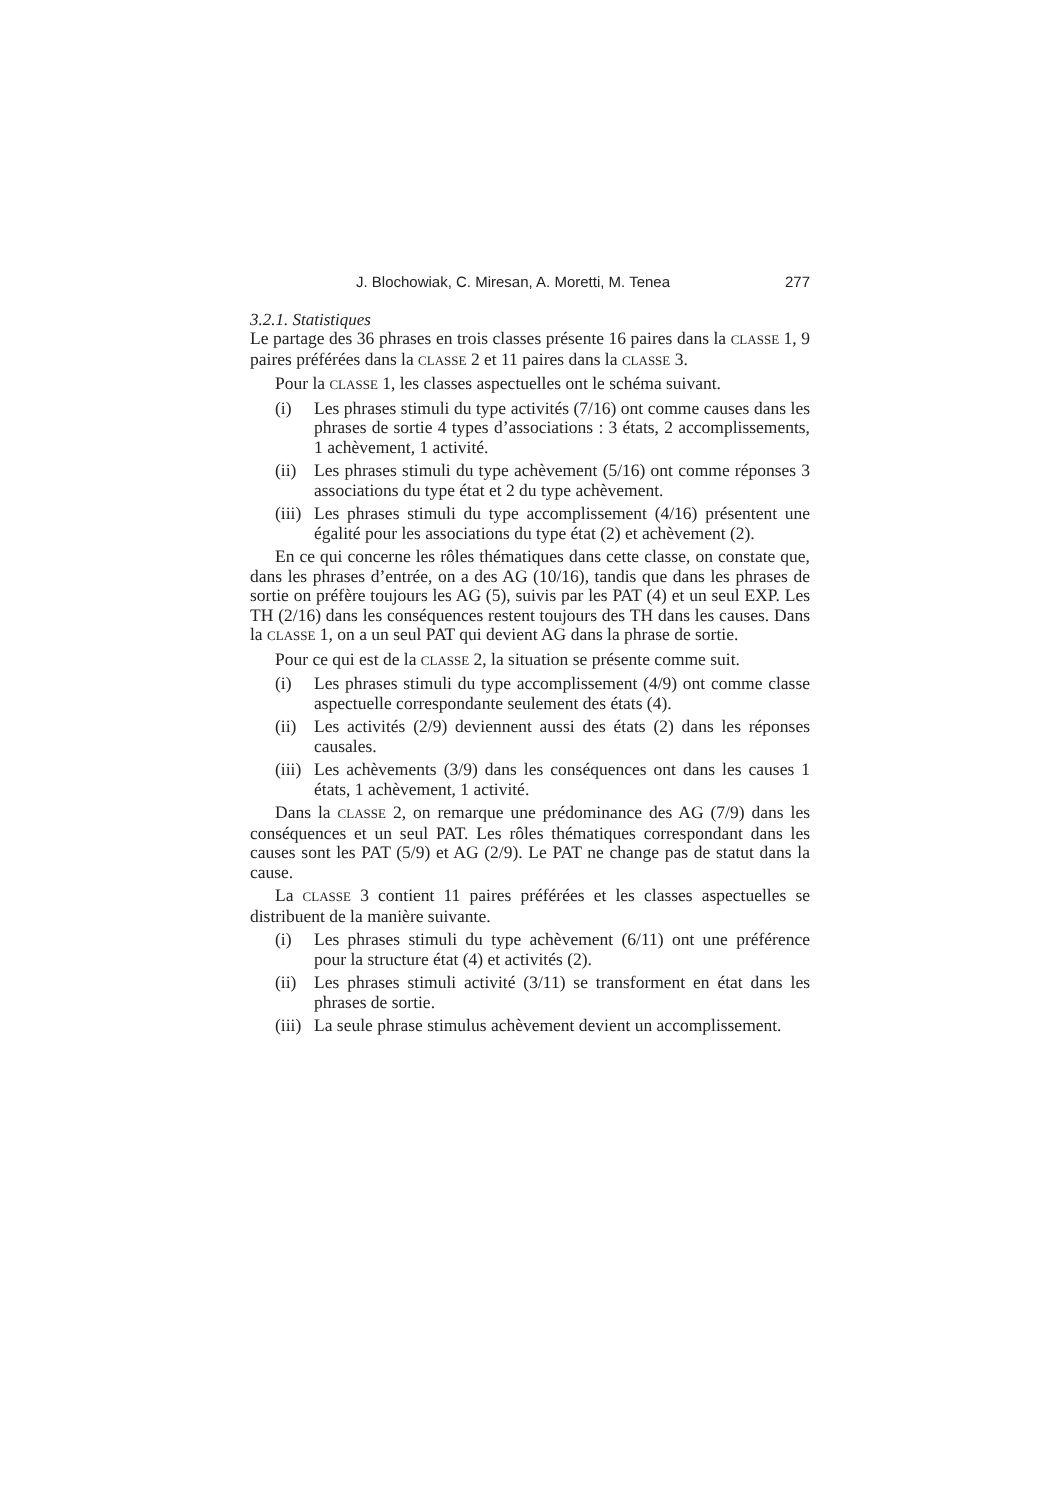J. Blochowiak, C. Miresan, A. Moretti, M. Tenea 277
3.2.1. Statistiques
Le partage des 36 phrases en trois classes présente 16 paires dans la CLASSE 1, 9 paires préférées dans la CLASSE 2 et 11 paires dans la CLASSE 3.
Pour la CLASSE 1, les classes aspectuelles ont le schéma suivant.
(i) Les phrases stimuli du type activités (7/16) ont comme causes dans les phrases de sortie 4 types d’associations : 3 états, 2 accomplissements, 1 achèvement, 1 activité.
(ii) Les phrases stimuli du type achèvement (5/16) ont comme réponses 3 associations du type état et 2 du type achèvement.
(iii) Les phrases stimuli du type accomplissement (4/16) présentent une égalité pour les associations du type état (2) et achèvement (2).
En ce qui concerne les rôles thématiques dans cette classe, on constate que, dans les phrases d’entrée, on a des AG (10/16), tandis que dans les phrases de sortie on préfère toujours les AG (5), suivis par les PAT (4) et un seul EXP. Les TH (2/16) dans les conséquences restent toujours des TH dans les causes. Dans la CLASSE 1, on a un seul PAT qui devient AG dans la phrase de sortie.
Pour ce qui est de la CLASSE 2, la situation se présente comme suit.
(i) Les phrases stimuli du type accomplissement (4/9) ont comme classe aspectuelle correspondante seulement des états (4).
(ii) Les activités (2/9) deviennent aussi des états (2) dans les réponses causales.
(iii) Les achèvements (3/9) dans les conséquences ont dans les causes 1 états, 1 achèvement, 1 activité.
Dans la CLASSE 2, on remarque une prédominance des AG (7/9) dans les conséquences et un seul PAT. Les rôles thématiques correspondant dans les causes sont les PAT (5/9) et AG (2/9). Le PAT ne change pas de statut dans la cause.
La CLASSE 3 contient 11 paires préférées et les classes aspectuelles se distribuent de la manière suivante.
(i) Les phrases stimuli du type achèvement (6/11) ont une préférence pour la structure état (4) et activités (2).
(ii) Les phrases stimuli activité (3/11) se transforment en état dans les phrases de sortie.
(iii) La seule phrase stimulus achèvement devient un accomplissement.